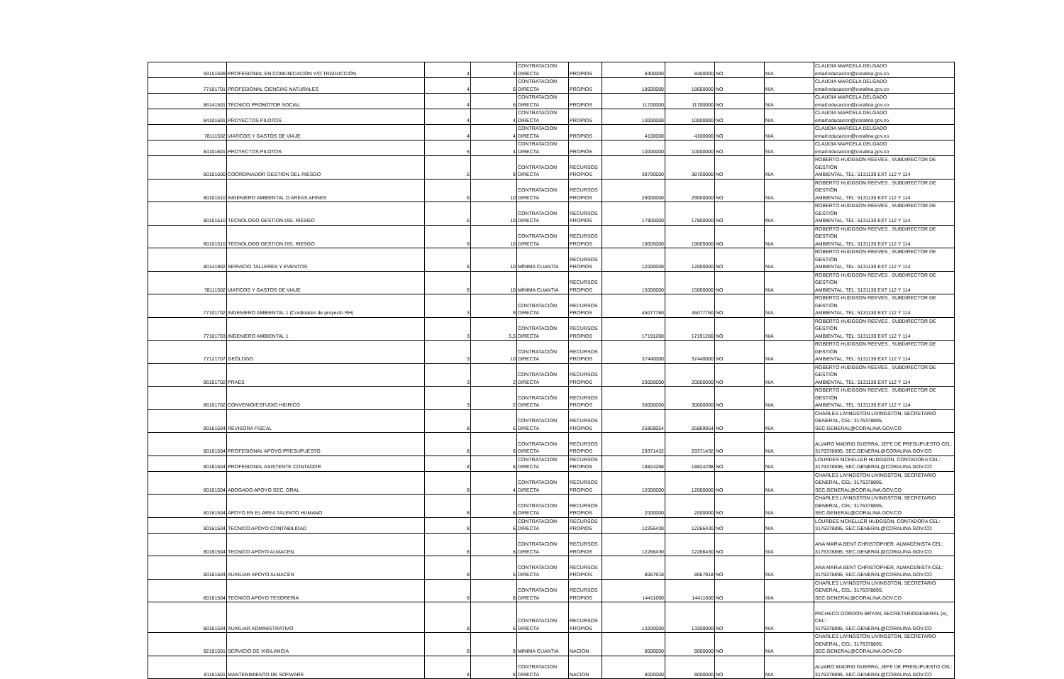| 93151509 | PROFESIONAL EN COMUNICACIÓN Y/O TRADUCCIÓN | 4 | 3 | CONTRATACION DIRECTA | PROPIOS | 8400000 | 8400000 | NO | N/A | CLAUDIA MARCELA DELGADO email:educacion@coralina.gov.co |
| 77101701 | PROFESIONAL CIENCIAS NATURALES | 4 | 6 | CONTRATACION DIRECTA | PROPIOS | 18600000 | 18600000 | NO | N/A | CLAUDIA MARCELA DELGADO email:educacion@coralina.gov.co |
| 86141501 | TÉCNICO PROMOTOR SOCIAL | 4 | 6 | CONTRATACION DIRECTA | PROPIOS | 11700000 | 11700000 | NO | N/A | CLAUDIA MARCELA DELGADO email:educacion@coralina.gov.co |
| 84101601 | PROYECTOS PILOTOS | 4 | 4 | CONTRATACION DIRECTA | PROPIOS | 10000000 | 10000000 | NO | N/A | CLAUDIA MARCELA DELGADO email:educacion@coralina.gov.co |
| 78111502 | VIATICOS Y GASTOS DE VIAJE | 4 | 4 | CONTRATACION DIRECTA | PROPIOS | 4100000 | 4100000 | NO | N/A | CLAUDIA MARCELA DELGADO email:educacion@coralina.gov.co |
| 84101601 | PROYECTOS PILOTOS | 5 | 4 | CONTRATACION DIRECTA | PROPIOS | 10000000 | 10000000 | NO | N/A | CLAUDIA MARCELA DELGADO email:educacion@coralina.gov.co |
| 80101600 | COORDINADOR GESTION DEL RIESGO | 6 | 9 | CONTRATACION DIRECTA | RECURSOS PROPIOS | 38700000 | 38700000 | NO | N/A | ROBERTO HUDGSON REEVES , SUBDIRECTOR DE GESTIÓN AMBIENTAL, TEL: 5131130 EXT 112 Y 114 |
| 80101510 | INGENIERO AMBIENTAL O AREAS AFINES | 6 | 10 | CONTRATACION DIRECTA | RECURSOS PROPIOS | 29000000 | 29000000 | NO | N/A | ROBERTO HUDGSON REEVES , SUBDIRECTOR DE GESTIÓN AMBIENTAL, TEL: 5131130 EXT 112 Y 114 |
| 80101510 | TECNOLOGO GESTION DEL RIESGO | 6 | 10 | CONTRATACION DIRECTA | RECURSOS PROPIOS | 17800000 | 17800000 | NO | N/A | ROBERTO HUDGSON REEVES , SUBDIRECTOR DE GESTIÓN AMBIENTAL, TEL: 5131130 EXT 112 Y 114 |
| 80101510 | TECNOLOGO GESTION DEL RIESGO | 6 | 10 | CONTRATACION DIRECTA | RECURSOS PROPIOS | 19005000 | 19005000 | NO | N/A | ROBERTO HUDGSON REEVES , SUBDIRECTOR DE GESTIÓN AMBIENTAL, TEL: 5131130 EXT 112 Y 114 |
| 80141902 | SERVICIO TALLERES Y EVENTOS | 6 | 10 | MÍNIMA CUANTÍA | RECURSOS PROPIOS | 12000000 | 12000000 | NO | N/A | ROBERTO HUDGSON REEVES , SUBDIRECTOR DE GESTIÓN AMBIENTAL, TEL: 5131130 EXT 112 Y 114 |
| 78111502 | VIATICOS Y GASTOS DE VIAJE | 6 | 10 | MÍNIMA CUANTÍA | RECURSOS PROPIOS | 15000000 | 15000000 | NO | N/A | ROBERTO HUDGSON REEVES , SUBDIRECTOR DE GESTIÓN AMBIENTAL, TEL: 5131130 EXT 112 Y 114 |
| 77101702 | INGENIERO AMBIENTAL 1 (Cordinador de proyecto RH) | 3 | 9 | CONTRATACIÓN DIRECTA | RECURSOS PROPIOS | 45077760 | 45077760 | NO | N/A | ROBERTO HUDGSON REEVES , SUBDIRECTOR DE GESTIÓN AMBIENTAL, TEL: 5131130 EXT 112 Y 114 |
| 77101703 | INGENIERO AMBIENTAL 1 | 3 | 5,5 | CONTRATACIÓN DIRECTA | RECURSOS PROPIOS | 17191200 | 17191200 | NO | N/A | ROBERTO HUDGSON REEVES , SUBDIRECTOR DE GESTIÓN AMBIENTAL, TEL: 5131130 EXT 112 Y 114 |
| 77121707 | GEÓLOGO | 3 | 10 | CONTRATACIÓN DIRECTA | RECURSOS PROPIOS | 37440000 | 37440000 | NO | N/A | ROBERTO HUDGSON REEVES , SUBDIRECTOR DE GESTIÓN AMBIENTAL, TEL: 5131130 EXT 112 Y 114 |
| 86101702 | PRAES | 3 | 2 | CONTRATACIÓN DIRECTA | RECURSOS PROPIOS | 20000000 | 20000000 | NO | N/A | ROBERTO HUDGSON REEVES , SUBDIRECTOR DE GESTIÓN AMBIENTAL, TEL: 5131130 EXT 112 Y 114 |
| 86101702 | CONVENIO/ESTUDIO HIDRICO | 3 | 2 | CONTRATACIÓN DIRECTA | RECURSOS PROPIOS | 30000000 | 30000000 | NO | N/A | ROBERTO HUDGSON REEVES , SUBDIRECTOR DE GESTIÓN AMBIENTAL, TEL: 5131130 EXT 112 Y 114 |
| 80161504 | REVISORA FISCAL | 8 | 6 | CONTRATACION DIRECTA | RECURSOS PROPIOS | 25869054 | 25869054 | NO | N/A | CHARLES LIVINGSTON LIVINGSTON, SECRETARIO GENERAL, CEL: 3176378895, SEC.GENERAL@CORALINA.GOV.CO |
| 80161504 | PROFESIONAL APOYO PRESUPUESTO | 8 | 6 | CONTRATACION DIRECTA | RECURSOS PROPIOS | 29371432 | 29371432 | NO | N/A | ALVARO MADRID GUERRA, JEFE DE PRESUPUESTO CEL: 3176378895, SEC.GENERAL@CORALINA.GOV.CO |
| 80161504 | PROFESIONAL ASISTENTE CONTADOR | 8 | 6 | CONTRATACION DIRECTA | RECURSOS PROPIOS | 18824298 | 18824298 | NO | N/A | LOURDES MCKELLER HUDGSON, CONTADORA CEL: 3176378895, SEC.GENERAL@CORALINA.GOV.CO |
| 80161504 | ABOGADO APOYO SEC. GRAL | 8 | 4 | CONTRATACION DIRECTA | RECURSOS PROPIOS | 12000000 | 12000000 | NO | N/A | CHARLES LIVINGSTON LIVINGSTON, SECRETARIO GENERAL, CEL: 3176378895, SEC.GENERAL@CORALINA.GOV.CO |
| 80161504 | APOYO EN EL AREA TALENTO HUMANO | 8 | 6 | CONTRATACION DIRECTA | RECURSOS PROPIOS | 2000000 | 2000000 | NO | N/A | CHARLES LIVINGSTON LIVINGSTON, SECRETARIO GENERAL, CEL: 3176378895, SEC.GENERAL@CORALINA.GOV.CO |
| 80161504 | TECNICO APOYO CONTABILIDAD | 8 | 6 | CONTRATACION DIRECTA | RECURSOS PROPIOS | 12266430 | 12266430 | NO | N/A | LOURDES MCKELLER HUDGSON, CONTADORA CEL: 3176378895, SEC.GENERAL@CORALINA.GOV.CO |
| 80161504 | TECNICO APOYO ALMACEN | 8 | 6 | CONTRATACION DIRECTA | RECURSOS PROPIOS | 12266430 | 12266430 | NO | N/A | ANA MARIA BENT CHRISTOPHER, ALMACENISTA CEL: 3176378895, SEC.GENERAL@CORALINA.GOV.CO |
| 80161504 | AUXILIAR APOYO ALMACEN | 8 | 6 | CONTRATACION DIRECTA | RECURSOS PROPIOS | 8067918 | 8067918 | NO | N/A | ANA MARIA BENT CHRISTOPHER, ALMACENISTA CEL: 3176378895, SEC.GENERAL@CORALINA.GOV.CO |
| 80161504 | TECNICO APOYO TESORERIA | 8 | 8 | CONTRATACION DIRECTA | RECURSOS PROPIOS | 14411600 | 14411600 | NO | N/A | CHARLES LIVINGSTON LIVINGSTON, SECRETARIO GENERAL, CEL: 3176378895, SEC.GENERAL@CORALINA.GOV.CO |
| 80161504 | AUXILIAR ADMINISTRATIVO | 8 | 6 | CONTRATACION DIRECTA | RECURSOS PROPIOS | 13200000 | 13200000 | NO | N/A | PACHECO GORDON BRYAN, SECRETARIOGENERAL (e), CEL: 3176378895, SEC.GENERAL@CORALINA.GOV.CO |
| 92101501 | SERVICIO DE VIGILANCIA | 8 | 8 | MINIMA CUANTIA | NACION | 8000000 | 8000000 | NO | N/A | CHARLES LIVINGSTON LIVINGSTON, SECRETARIO GENERAL, CEL: 3176378895, SEC.GENERAL@CORALINA.GOV.CO |
| 81161501 | MANTENIMIENTO DE SOFWARE | 8 | 8 | CONTRATACION DIRECTA | NACION | 8000000 | 8000000 | NO | N/A | ALVARO MADRID GUERRA, JEFE DE PRESUPUESTO CEL: 3176378895, SEC.GENERAL@CORALINA.GOV.CO |